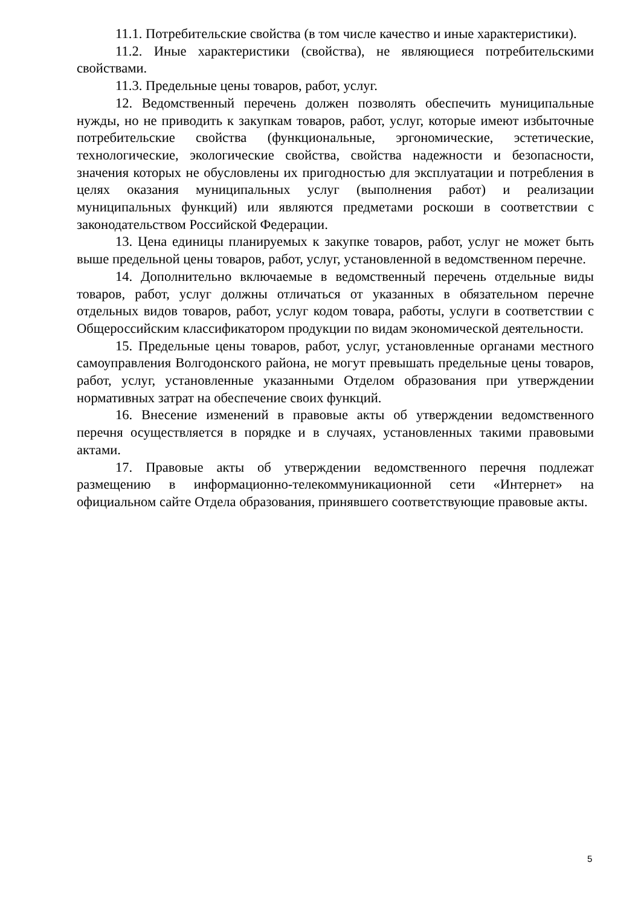11.1. Потребительские свойства (в том числе качество и иные характеристики).
11.2. Иные характеристики (свойства), не являющиеся потребительскими свойствами.
11.3. Предельные цены товаров, работ, услуг.
12. Ведомственный перечень должен позволять обеспечить муниципальные нужды, но не приводить к закупкам товаров, работ, услуг, которые имеют избыточные потребительские свойства (функциональные, эргономические, эстетические, технологические, экологические свойства, свойства надежности и безопасности, значения которых не обусловлены их пригодностью для эксплуатации и потребления в целях оказания муниципальных услуг (выполнения работ) и реализации муниципальных функций) или являются предметами роскоши в соответствии с законодательством Российской Федерации.
13. Цена единицы планируемых к закупке товаров, работ, услуг не может быть выше предельной цены товаров, работ, услуг, установленной в ведомственном перечне.
14. Дополнительно включаемые в ведомственный перечень отдельные виды товаров, работ, услуг должны отличаться от указанных в обязательном перечне отдельных видов товаров, работ, услуг кодом товара, работы, услуги в соответствии с Общероссийским классификатором продукции по видам экономической деятельности.
15. Предельные цены товаров, работ, услуг, установленные органами местного самоуправления Волгодонского района, не могут превышать предельные цены товаров, работ, услуг, установленные указанными Отделом образования при утверждении нормативных затрат на обеспечение своих функций.
16. Внесение изменений в правовые акты об утверждении ведомственного перечня осуществляется в порядке и в случаях, установленных такими правовыми актами.
17. Правовые акты об утверждении ведомственного перечня подлежат размещению в информационно-телекоммуникационной сети «Интернет» на официальном сайте Отдела образования, принявшего соответствующие правовые акты.
5